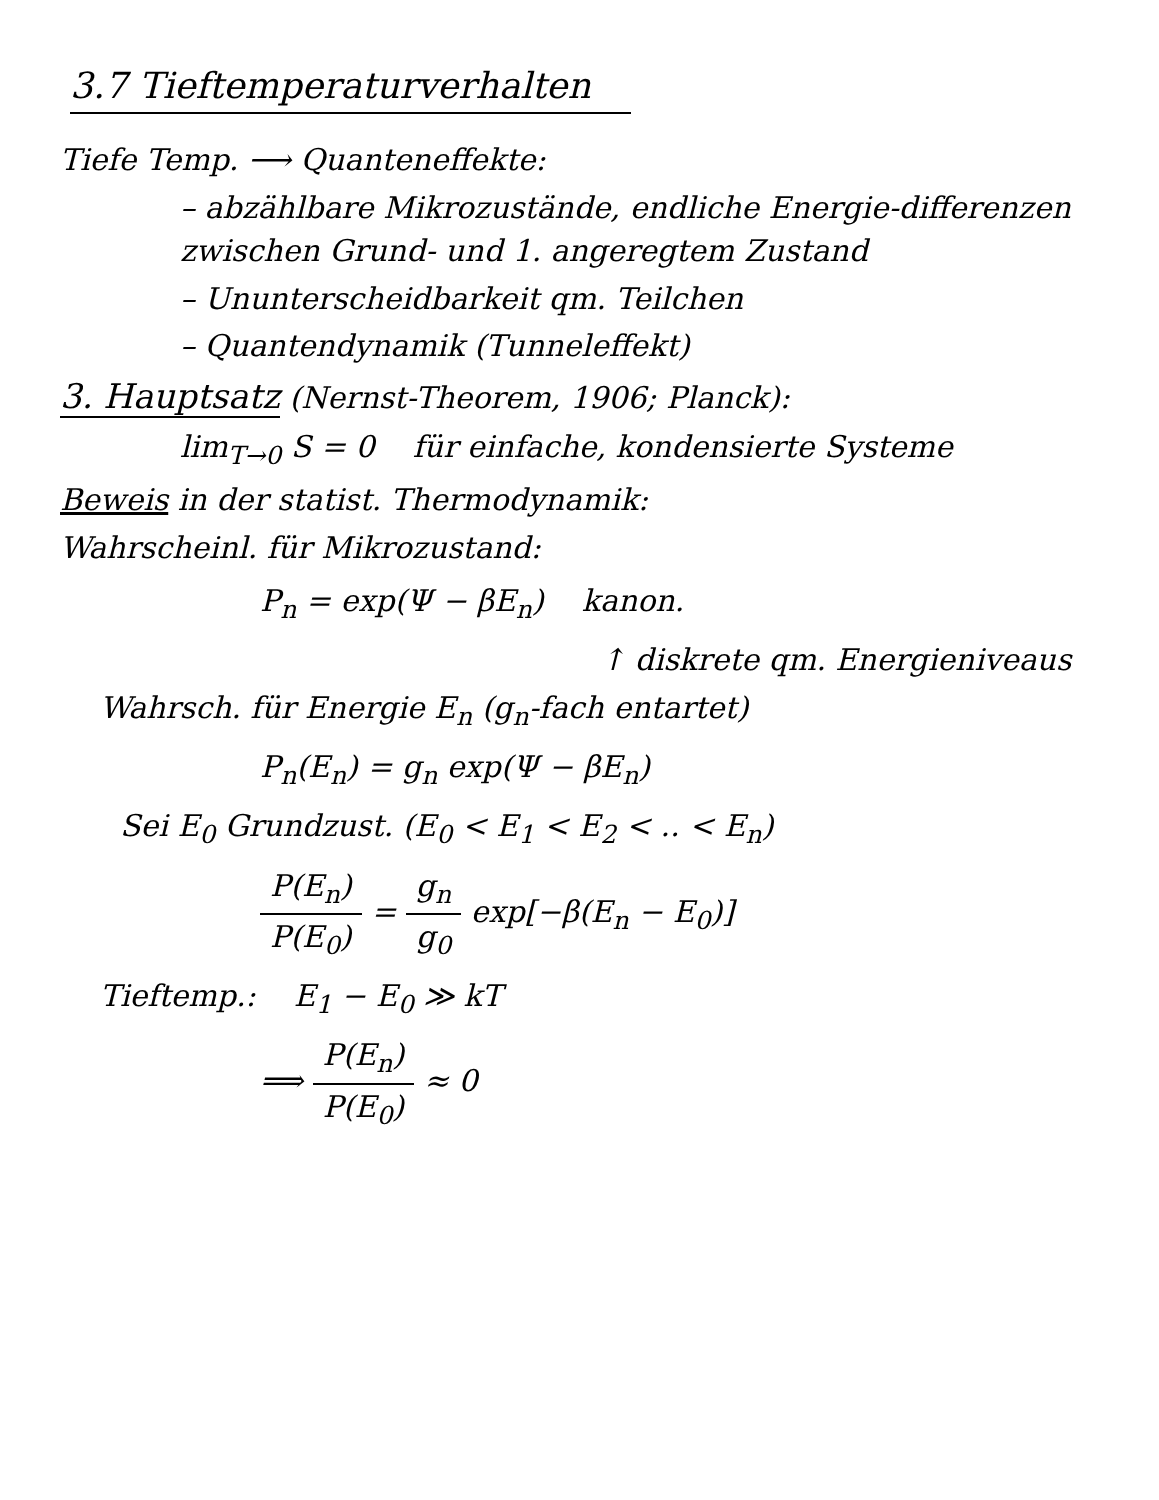3.7 Tieftemperaturverhalten
Tiefe Temp. ⟶ Quanteneffekte:
– abzählbare Mikrozustände, endliche Energie-differenzen zwischen Grund- und 1. angeregtem Zustand
– Ununterscheidbarkeit qm. Teilchen
– Quantendynamik (Tunneleffekt)
3. Hauptsatz
(Nernst-Theorem, 1906; Planck):
lim<sub>T→0</sub> S = 0 für einfache, kondensierte Systeme
Beweis in der statist. Thermodynamik:
Wahrscheinl. für Mikrozustand:
P<sub>n</sub> = exp(Ψ − βE<sub>n</sub>) kanon.
↑ diskrete qm. Energieniveaus
Wahrsch. für Energie E<sub>n</sub> (g<sub>n</sub>-fach entartet)
P<sub>n</sub>(E<sub>n</sub>) = g<sub>n</sub> exp(Ψ − βE<sub>n</sub>)
Sei E<sub>0</sub> Grundzust. (E<sub>0</sub> < E<sub>1</sub> < E<sub>2</sub> < .. < E<sub>n</sub>)
P(E<sub>n</sub>) P(E<sub>0</sub>) = g<sub>n</sub> g<sub>0</sub> exp[−β(E<sub>n</sub> − E<sub>0</sub>)]
Tieftemp.: E<sub>1</sub> − E<sub>0</sub> ≫ kT
⟹ P(E<sub>n</sub>) P(E<sub>0</sub>) ≈ 0